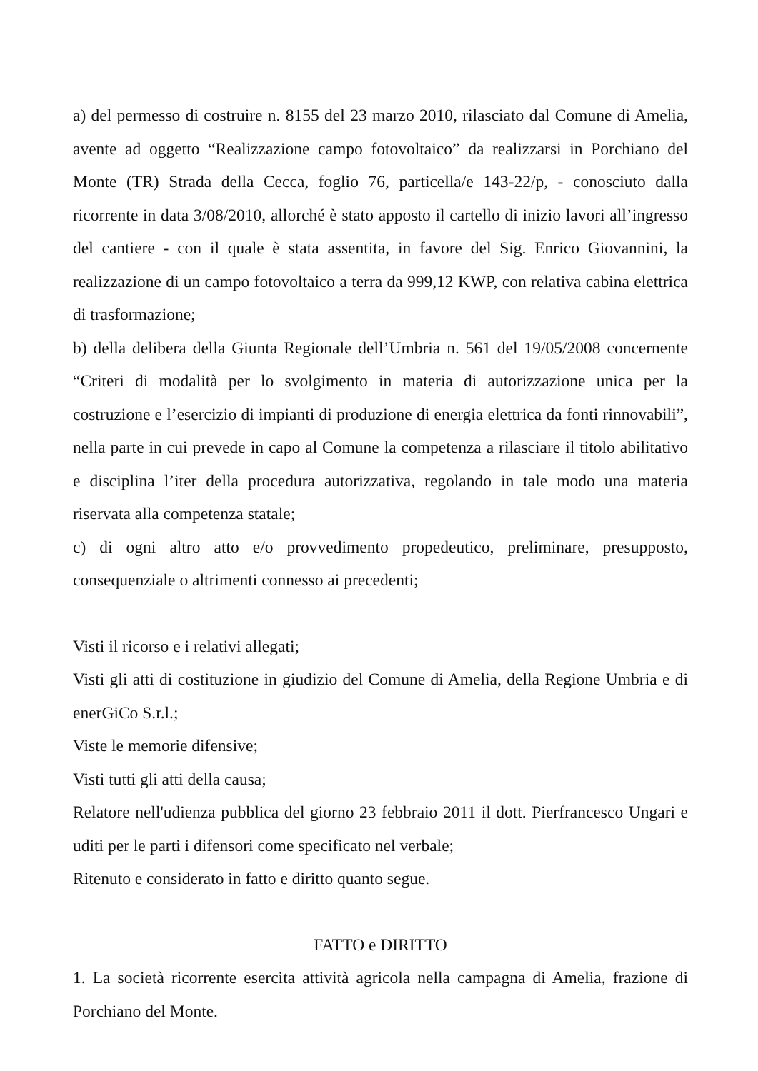a) del permesso di costruire n. 8155 del 23 marzo 2010, rilasciato dal Comune di Amelia, avente ad oggetto “Realizzazione campo fotovoltaico” da realizzarsi in Porchiano del Monte (TR) Strada della Cecca, foglio 76, particella/e 143-22/p, - conosciuto dalla ricorrente in data 3/08/2010, allorché è stato apposto il cartello di inizio lavori all’ingresso del cantiere - con il quale è stata assentita, in favore del Sig. Enrico Giovannini, la realizzazione di un campo fotovoltaico a terra da 999,12 KWP, con relativa cabina elettrica di trasformazione;
b) della delibera della Giunta Regionale dell’Umbria n. 561 del 19/05/2008 concernente “Criteri di modalità per lo svolgimento in materia di autorizzazione unica per la costruzione e l’esercizio di impianti di produzione di energia elettrica da fonti rinnovabili”, nella parte in cui prevede in capo al Comune la competenza a rilasciare il titolo abilitativo e disciplina l’iter della procedura autorizzativa, regolando in tale modo una materia riservata alla competenza statale;
c) di ogni altro atto e/o provvedimento propedeutico, preliminare, presupposto, consequenziale o altrimenti connesso ai precedenti;
Visti il ricorso e i relativi allegati;
Visti gli atti di costituzione in giudizio del Comune di Amelia, della Regione Umbria e di enerGiCo S.r.l.;
Viste le memorie difensive;
Visti tutti gli atti della causa;
Relatore nell'udienza pubblica del giorno 23 febbraio 2011 il dott. Pierfrancesco Ungari e uditi per le parti i difensori come specificato nel verbale;
Ritenuto e considerato in fatto e diritto quanto segue.
FATTO e DIRITTO
1. La società ricorrente esercita attività agricola nella campagna di Amelia, frazione di Porchiano del Monte.